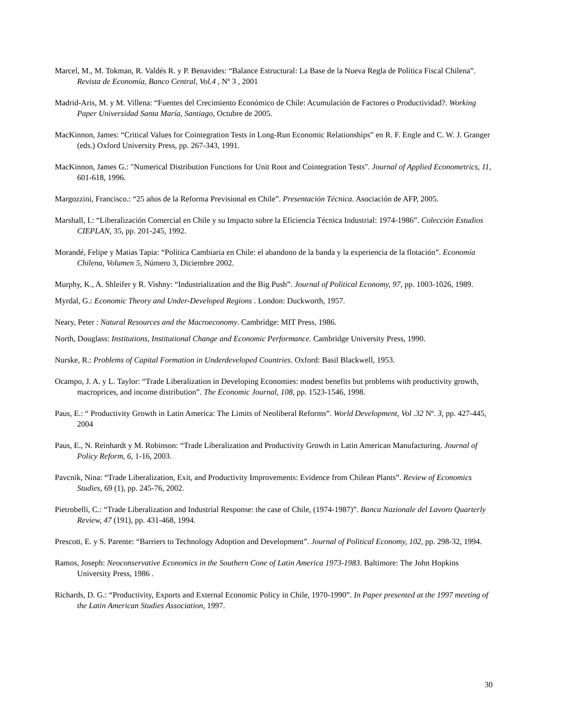Marcel, M., M. Tokman, R. Valdés R. y P. Benavides: “Balance Estructural: La Base de la Nueva Regla de Política Fiscal Chilena”. Revista de Economía, Banco Central, Vol.4 , Nº 3 , 2001
Madrid-Aris, M. y M. Villena: “Fuentes del Crecimiento Económico de Chile: Acumulación de Factores o Productividad?. Working Paper Universidad Santa María, Santiago, Octubre de 2005.
MacKinnon, James: “Critical Values for Cointegration Tests in Long-Run Economic Relationships” en R. F. Engle and C. W. J. Granger (eds.) Oxford University Press, pp. 267-343, 1991.
MacKinnon, James G.: "Numerical Distribution Functions for Unit Root and Cointegration Tests". Journal of Applied Econometrics, 11, 601-618, 1996.
Margozzini, Francisco.: “25 años de la Reforma Previsional en Chile”. Presentación Técnica. Asociación de AFP, 2005.
Marshall, I.: “Liberalización Comercial en Chile y su Impacto sobre la Eficiencia Técnica Industrial: 1974-1986”. Colección Estudios CIEPLAN, 35, pp. 201-245, 1992.
Morandé, Felipe y Matias Tapia: “Política Cambiaria en Chile: el abandono de la banda y la experiencia de la flotación”. Economía Chilena, Volumen 5, Número 3, Diciembre 2002.
Murphy, K., A. Shleifer y R. Vishny: “Industrialization and the Big Push”. Journal of Political Economy, 97, pp. 1003-1026, 1989.
Myrdal, G.: Economic Theory and Under-Developed Regions . London: Duckworth, 1957.
Neary, Peter : Natural Resources and the Macroeconomy. Cambridge: MIT Press, 1986.
North, Douglass: Institutions, Institutional Change and Economic Performance. Cambridge University Press, 1990.
Nurske, R.: Problems of Capital Formation in Underdeveloped Countries. Oxford: Basil Blackwell, 1953.
Ocampo, J. A. y L. Taylor: “Trade Liberalization in Developing Economies: modest benefits but problems with productivity growth, macroprices, and income distribution”. The Economic Journal, 108, pp. 1523-1546, 1998.
Paus, E.: “ Productivity Growth in Latin America: The Limits of Neoliberal Reforms”. World Development, Vol .32 Nº. 3, pp. 427-445, 2004
Paus, E., N. Reinhardt y M. Robinson: “Trade Liberalization and Productivity Growth in Latin American Manufacturing. Journal of Policy Reform, 6, 1-16, 2003.
Pavcnik, Nina: “Trade Liberalization, Exit, and Productivity Improvements: Evidence from Chilean Plants”. Review of Economics Studies, 69 (1), pp. 245-76, 2002.
Pietrobelli, C.: “Trade Liberalization and Industrial Response: the case of Chile, (1974-1987)”. Banca Nazionale del Lavoro Quarterly Review, 47 (191), pp. 431-468, 1994.
Prescott, E. y S. Parente: “Barriers to Technology Adoption and Development”. Journal of Political Economy, 102, pp. 298-32, 1994.
Ramos, Joseph: Neoconservative Economics in the Southern Cone of Latin America 1973-1983. Baltimore: The John Hopkins University Press, 1986 .
Richards, D. G.: “Productivity, Exports and External Economic Policy in Chile, 1970-1990”. In Paper presented at the 1997 meeting of the Latin American Studies Association, 1997.
30